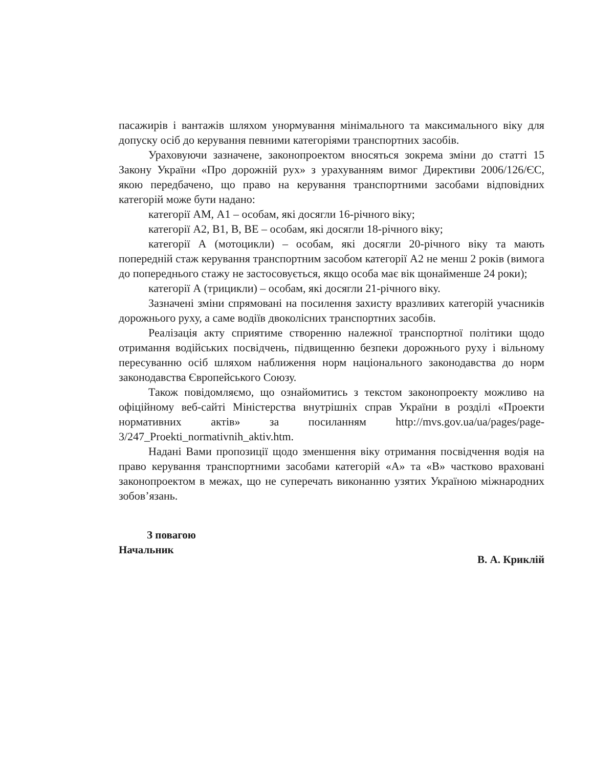пасажирів і вантажів шляхом унормування мінімального та максимального віку для допуску осіб до керування певними категоріями транспортних засобів.
Ураховуючи зазначене, законопроектом вносяться зокрема зміни до статті 15 Закону України «Про дорожній рух» з урахуванням вимог Директиви 2006/126/ЄС, якою передбачено, що право на керування транспортними засобами відповідних категорій може бути надано:
категорії АМ, А1 – особам, які досягли 16-річного віку;
категорії А2, В1, В, ВЕ – особам, які досягли 18-річного віку;
категорії А (мотоцикли) – особам, які досягли 20-річного віку та мають попередній стаж керування транспортним засобом категорії А2 не менш 2 років (вимога до попереднього стажу не застосовується, якщо особа має вік щонайменше 24 роки);
категорії А (трицикли) – особам, які досягли 21-річного віку.
Зазначені зміни спрямовані на посилення захисту вразливих категорій учасників дорожнього руху, а саме водіїв двоколісних транспортних засобів.
Реалізація акту сприятиме створенню належної транспортної політики щодо отримання водійських посвідчень, підвищенню безпеки дорожнього руху і вільному пересуванню осіб шляхом наближення норм національного законодавства до норм законодавства Європейського Союзу.
Також повідомляємо, що ознайомитись з текстом законопроекту можливо на офіційному веб-сайті Міністерства внутрішніх справ України в розділі «Проекти нормативних актів» за посиланням http://mvs.gov.ua/ua/pages/page-3/247_Proekti_normativnih_aktiv.htm.
Надані Вами пропозиції щодо зменшення віку отримання посвідчення водія на право керування транспортними засобами категорій «А» та «В» частково враховані законопроектом в межах, що не суперечать виконанню узятих Україною міжнародних зобов’язань.
З повагою
Начальник
В. А. Криклій